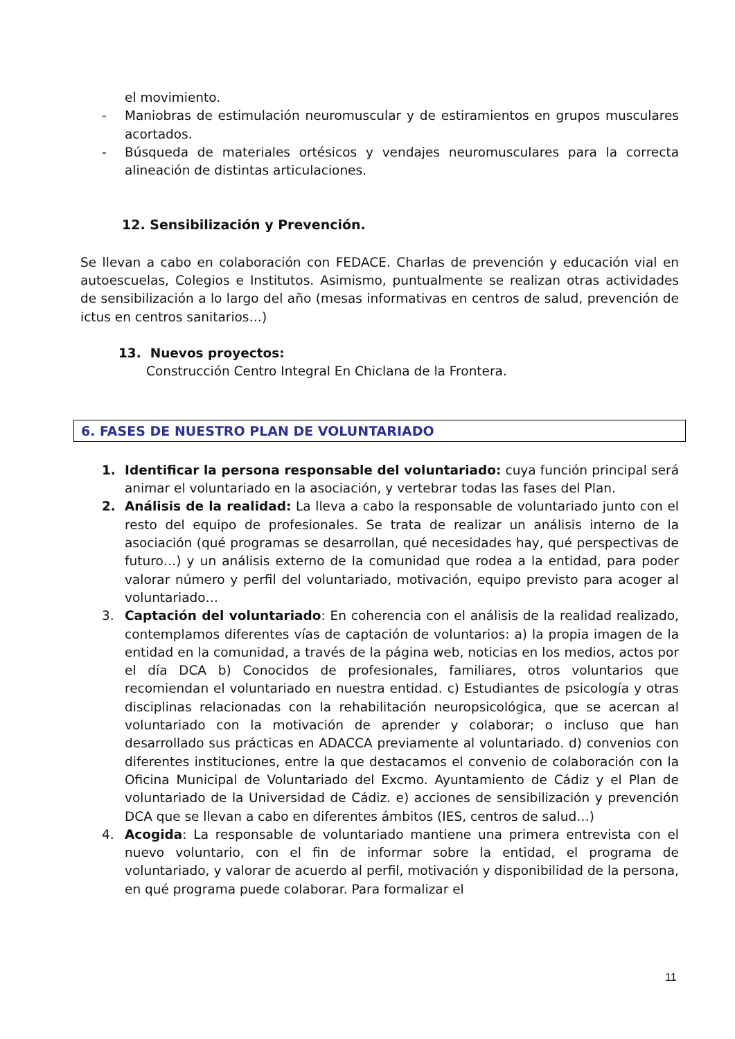el movimiento.
- Maniobras de estimulación neuromuscular y de estiramientos en grupos musculares acortados.
- Búsqueda de materiales ortésicos y vendajes neuromusculares para la correcta alineación de distintas articulaciones.
12. Sensibilización y Prevención.
Se llevan a cabo en colaboración con FEDACE. Charlas de prevención y educación vial en autoescuelas, Colegios e Institutos. Asimismo, puntualmente se realizan otras actividades de sensibilización a lo largo del año (mesas informativas en centros de salud, prevención de ictus en centros sanitarios…)
13. Nuevos proyectos:
Construcción Centro Integral En Chiclana de la Frontera.
6. FASES DE NUESTRO PLAN DE VOLUNTARIADO
1. Identificar la persona responsable del voluntariado: cuya función principal será animar el voluntariado en la asociación, y vertebrar todas las fases del Plan.
2. Análisis de la realidad: La lleva a cabo la responsable de voluntariado junto con el resto del equipo de profesionales. Se trata de realizar un análisis interno de la asociación (qué programas se desarrollan, qué necesidades hay, qué perspectivas de futuro…) y un análisis externo de la comunidad que rodea a la entidad, para poder valorar número y perfil del voluntariado, motivación, equipo previsto para acoger al voluntariado…
3. Captación del voluntariado: En coherencia con el análisis de la realidad realizado, contemplamos diferentes vías de captación de voluntarios: a) la propia imagen de la entidad en la comunidad, a través de la página web, noticias en los medios, actos por el día DCA b) Conocidos de profesionales, familiares, otros voluntarios que recomiendan el voluntariado en nuestra entidad. c) Estudiantes de psicología y otras disciplinas relacionadas con la rehabilitación neuropsicológica, que se acercan al voluntariado con la motivación de aprender y colaborar; o incluso que han desarrollado sus prácticas en ADACCA previamente al voluntariado. d) convenios con diferentes instituciones, entre la que destacamos el convenio de colaboración con la Oficina Municipal de Voluntariado del Excmo. Ayuntamiento de Cádiz y el Plan de voluntariado de la Universidad de Cádiz. e) acciones de sensibilización y prevención DCA que se llevan a cabo en diferentes ámbitos (IES, centros de salud…)
4. Acogida: La responsable de voluntariado mantiene una primera entrevista con el nuevo voluntario, con el fin de informar sobre la entidad, el programa de voluntariado, y valorar de acuerdo al perfil, motivación y disponibilidad de la persona, en qué programa puede colaborar. Para formalizar el
11